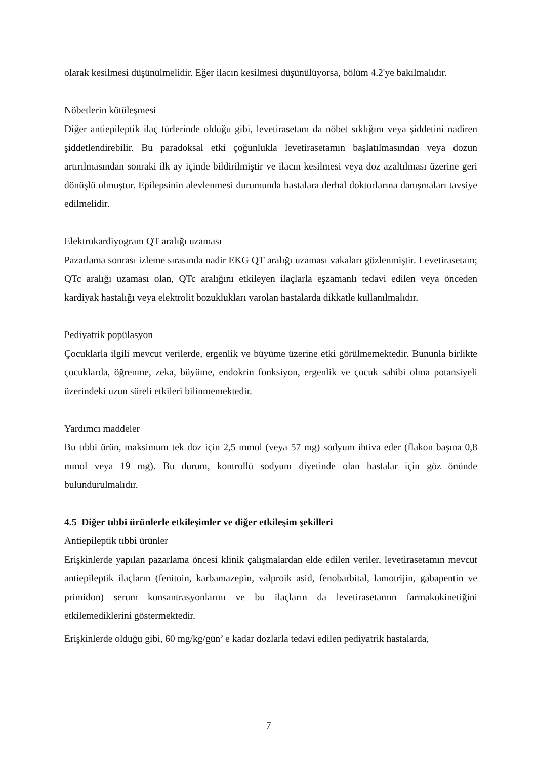olarak kesilmesi düşünülmelidir. Eğer ilacın kesilmesi düşünülüyorsa, bölüm 4.2'ye bakılmalıdır.
Nöbetlerin kötüleşmesi
Diğer antiepileptik ilaç türlerinde olduğu gibi, levetirasetam da nöbet sıklığını veya şiddetini nadiren şiddetlendirebilir. Bu paradoksal etki çoğunlukla levetirasetamın başlatılmasından veya dozun artırılmasından sonraki ilk ay içinde bildirilmiştir ve ilacın kesilmesi veya doz azaltılması üzerine geri dönüşlü olmuştur. Epilepsinin alevlenmesi durumunda hastalara derhal doktorlarına danışmaları tavsiye edilmelidir.
Elektrokardiyogram QT aralığı uzaması
Pazarlama sonrası izleme sırasında nadir EKG QT aralığı uzaması vakaları gözlenmiştir. Levetirasetam; QTc aralığı uzaması olan, QTc aralığını etkileyen ilaçlarla eşzamanlı tedavi edilen veya önceden kardiyak hastalığı veya elektrolit bozuklukları varolan hastalarda dikkatle kullanılmalıdır.
Pediyatrik popülasyon
Çocuklarla ilgili mevcut verilerde, ergenlik ve büyüme üzerine etki görülmemektedir. Bununla birlikte çocuklarda, öğrenme, zeka, büyüme, endokrin fonksiyon, ergenlik ve çocuk sahibi olma potansiyeli üzerindeki uzun süreli etkileri bilinmemektedir.
Yardımcı maddeler
Bu tıbbi ürün, maksimum tek doz için 2,5 mmol (veya 57 mg) sodyum ihtiva eder (flakon başına 0,8 mmol veya 19 mg). Bu durum, kontrollü sodyum diyetinde olan hastalar için göz önünde bulundurulmalıdır.
4.5 Diğer tıbbi ürünlerle etkileşimler ve diğer etkileşim şekilleri
Antiepileptik tıbbi ürünler
Erişkinlerde yapılan pazarlama öncesi klinik çalışmalardan elde edilen veriler, levetirasetamın mevcut antiepileptik ilaçların (fenitoin, karbamazepin, valproik asid, fenobarbital, lamotrijin, gabapentin ve primidon) serum konsantrasyonlarını ve bu ilaçların da levetirasetamın farmakokinetiğini etkilemediklerini göstermektedir.
Erişkinlerde olduğu gibi, 60 mg/kg/gün’ e kadar dozlarla tedavi edilen pediyatrik hastalarda,
7